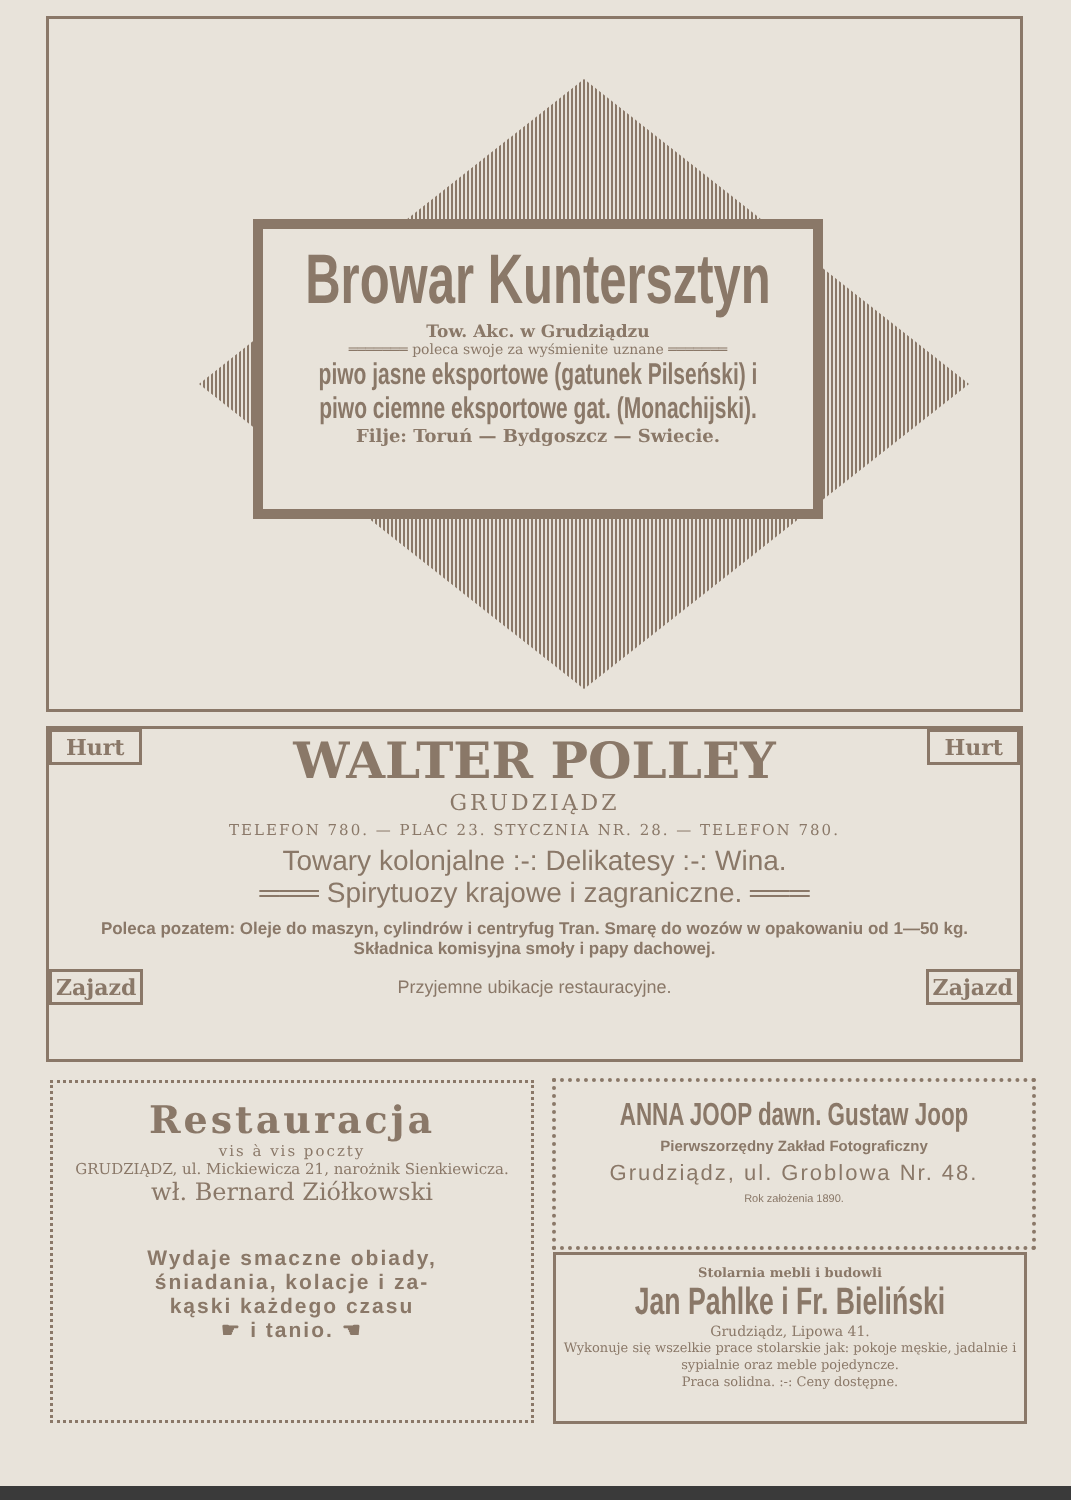Browar Kuntersztyn
Tow. Akc. w Grudziądzu
═══════ poleca swoje za wyśmienite uznane ═══════
piwo jasne eksportowe (gatunek Pilseński) i
piwo ciemne eksportowe gat. (Monachijski).
Filje: Toruń — Bydgoszcz — Swiecie.
Hurt Hurt
WALTER POLLEY
GRUDZIĄDZ
TELEFON 780. — PLAC 23. STYCZNIA NR. 28. — TELEFON 780.
Towary kolonjalne :-: Delikatesy :-: Wina.
═══ Spirytuozy krajowe i zagraniczne. ═══
Poleca pozatem: Oleje do maszyn, cylindrów i centryfug Tran. Smarę do wozów w opakowaniu od 1—50 kg. Składnica komisyjna smoły i papy dachowej.
Zajazd Przyjemne ubikacje restauracyjne. Zajazd
Restauracja
vis à vis poczty
GRUDZIĄDZ, ul. Mickiewicza 21, narożnik Sienkiewicza.
wł. Bernard Ziółkowski
Wydaje smaczne obiady,
śniadania, kolacje i za-
kąski każdego czasu
☛ i tanio. ☚
ANNA JOOP dawn. Gustaw Joop
Pierwszorzędny Zakład Fotograficzny
Grudziądz, ul. Groblowa Nr. 48.
Rok założenia 1890.
Stolarnia mebli i budowli
Jan Pahlke i Fr. Bieliński
Grudziądz, Lipowa 41.
Wykonuje się wszelkie prace stolarskie jak: pokoje męskie, jadalnie i sypialnie oraz meble pojedyncze.
Praca solidna. :-: Ceny dostępne.